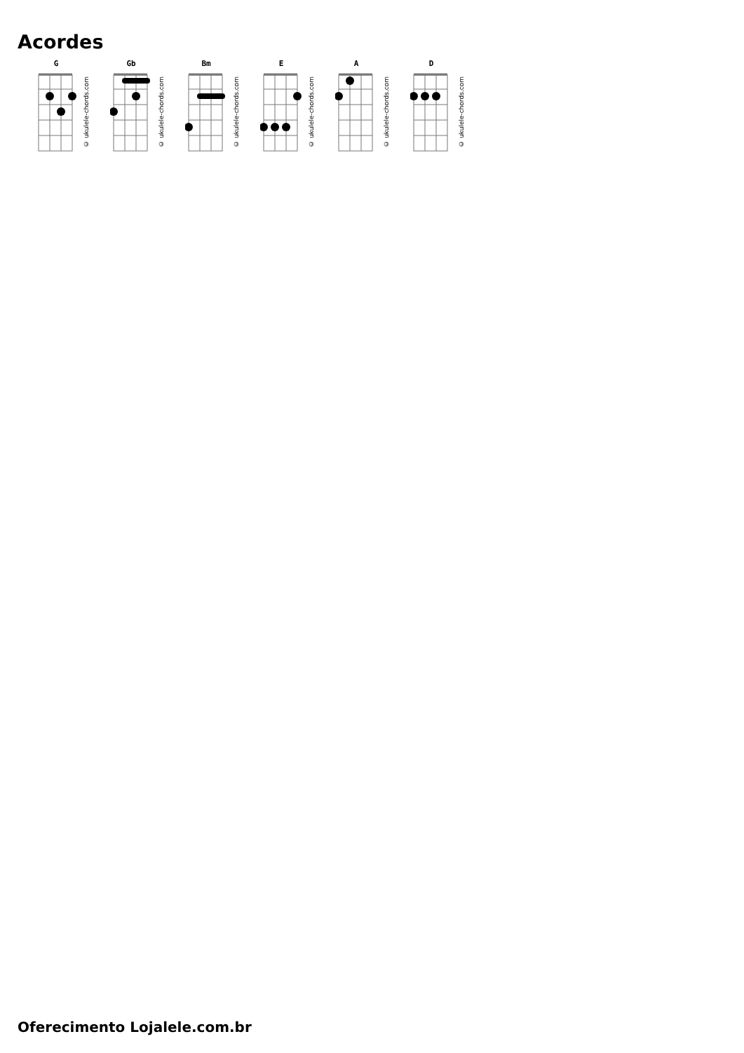Acordes
G
© ukulele-chords.com
Gb
© ukulele-chords.com
Bm
© ukulele-chords.com
E
© ukulele-chords.com
A
© ukulele-chords.com
D
© ukulele-chords.com
Oferecimento Lojalele.com.br